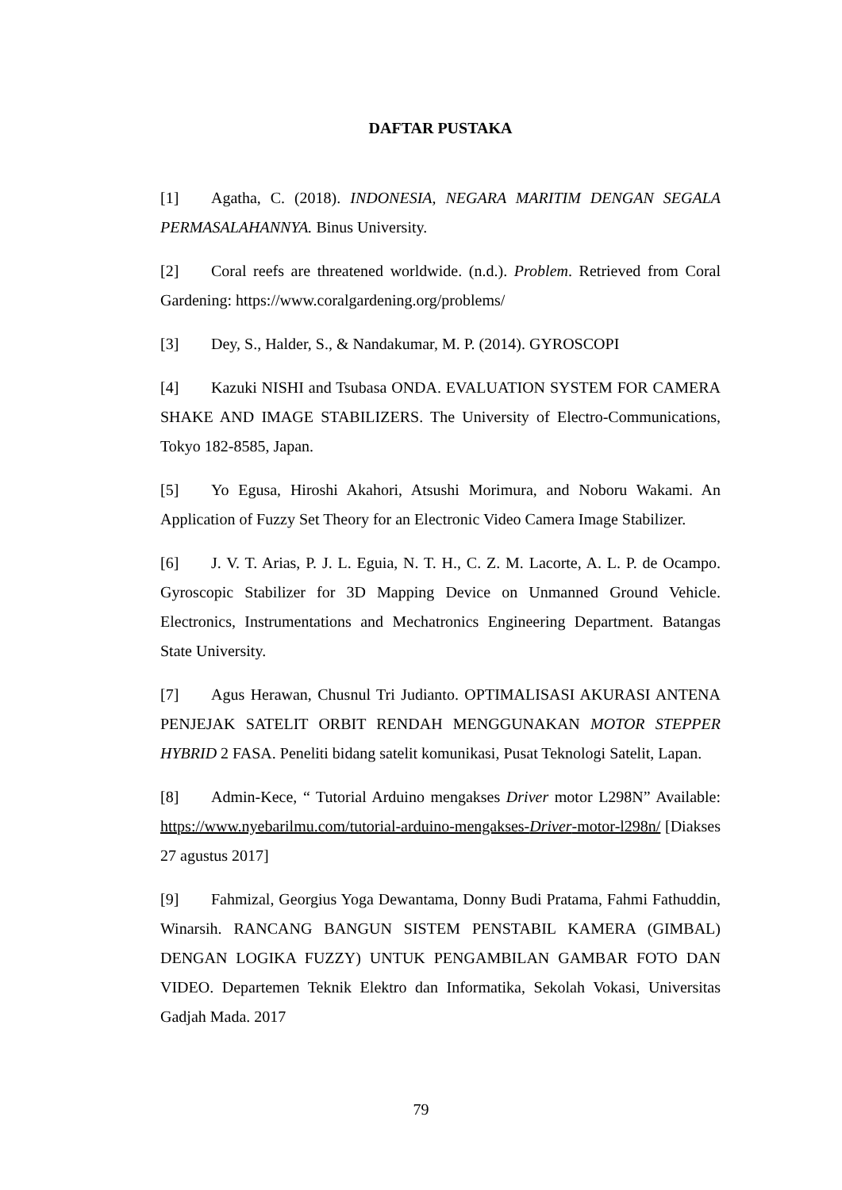DAFTAR PUSTAKA
[1] Agatha, C. (2018). INDONESIA, NEGARA MARITIM DENGAN SEGALA PERMASALAHANNYA. Binus University.
[2] Coral reefs are threatened worldwide. (n.d.). Problem. Retrieved from Coral Gardening: https://www.coralgardening.org/problems/
[3] Dey, S., Halder, S., & Nandakumar, M. P. (2014). GYROSCOPI
[4] Kazuki NISHI and Tsubasa ONDA. EVALUATION SYSTEM FOR CAMERA SHAKE AND IMAGE STABILIZERS. The University of Electro-Communications, Tokyo 182-8585, Japan.
[5] Yo Egusa, Hiroshi Akahori, Atsushi Morimura, and Noboru Wakami. An Application of Fuzzy Set Theory for an Electronic Video Camera Image Stabilizer.
[6] J. V. T. Arias, P. J. L. Eguia, N. T. H., C. Z. M. Lacorte, A. L. P. de Ocampo. Gyroscopic Stabilizer for 3D Mapping Device on Unmanned Ground Vehicle. Electronics, Instrumentations and Mechatronics Engineering Department. Batangas State University.
[7] Agus Herawan, Chusnul Tri Judianto. OPTIMALISASI AKURASI ANTENA PENJEJAK SATELIT ORBIT RENDAH MENGGUNAKAN MOTOR STEPPER HYBRID 2 FASA. Peneliti bidang satelit komunikasi, Pusat Teknologi Satelit, Lapan.
[8] Admin-Kece, “ Tutorial Arduino mengakses Driver motor L298N” Available: https://www.nyebarilmu.com/tutorial-arduino-mengakses-Driver-motor-l298n/ [Diakses 27 agustus 2017]
[9] Fahmizal, Georgius Yoga Dewantama, Donny Budi Pratama, Fahmi Fathuddin, Winarsih. RANCANG BANGUN SISTEM PENSTABIL KAMERA (GIMBAL) DENGAN LOGIKA FUZZY) UNTUK PENGAMBILAN GAMBAR FOTO DAN VIDEO. Departemen Teknik Elektro dan Informatika, Sekolah Vokasi, Universitas Gadjah Mada. 2017
79